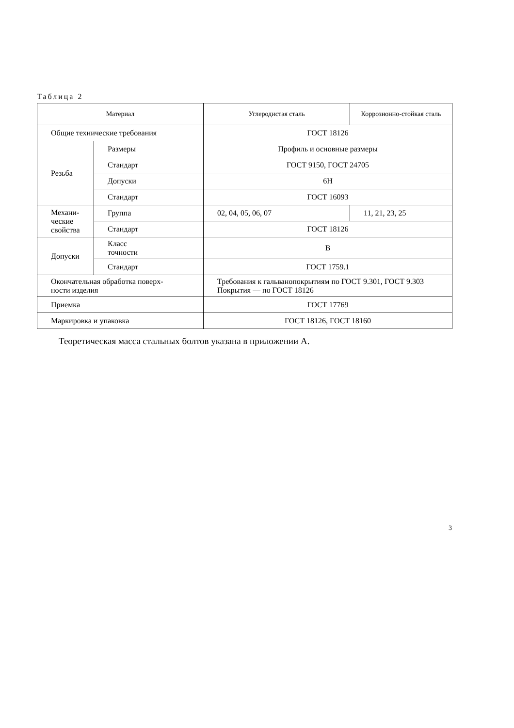Таблица 2
| Материал | | Углеродистая сталь | Коррозионно-стойкая сталь |
| --- | --- | --- | --- |
| Общие технические требования | | ГОСТ 18126 | |
| Резьба | Размеры | Профиль и основные размеры | |
| | Стандарт | ГОСТ 9150, ГОСТ 24705 | |
| | Допуски | 6Н | |
| | Стандарт | ГОСТ 16093 | |
| Механи- ческие свойства | Группа | 02, 04, 05, 06, 07 | 11, 21, 23, 25 |
| | Стандарт | ГОСТ 18126 | |
| Допуски | Класс точности | В | |
| | Стандарт | ГОСТ 1759.1 | |
| Окончательная обработка поверх- ности изделия | | Требования к гальванопокрытиям по ГОСТ 9.301, ГОСТ 9.303 Покрытия — по ГОСТ 18126 | |
| Приемка | | ГОСТ 17769 | |
| Маркировка и упаковка | | ГОСТ 18126, ГОСТ 18160 | |
Теоретическая масса стальных болтов указана в приложении А.
3